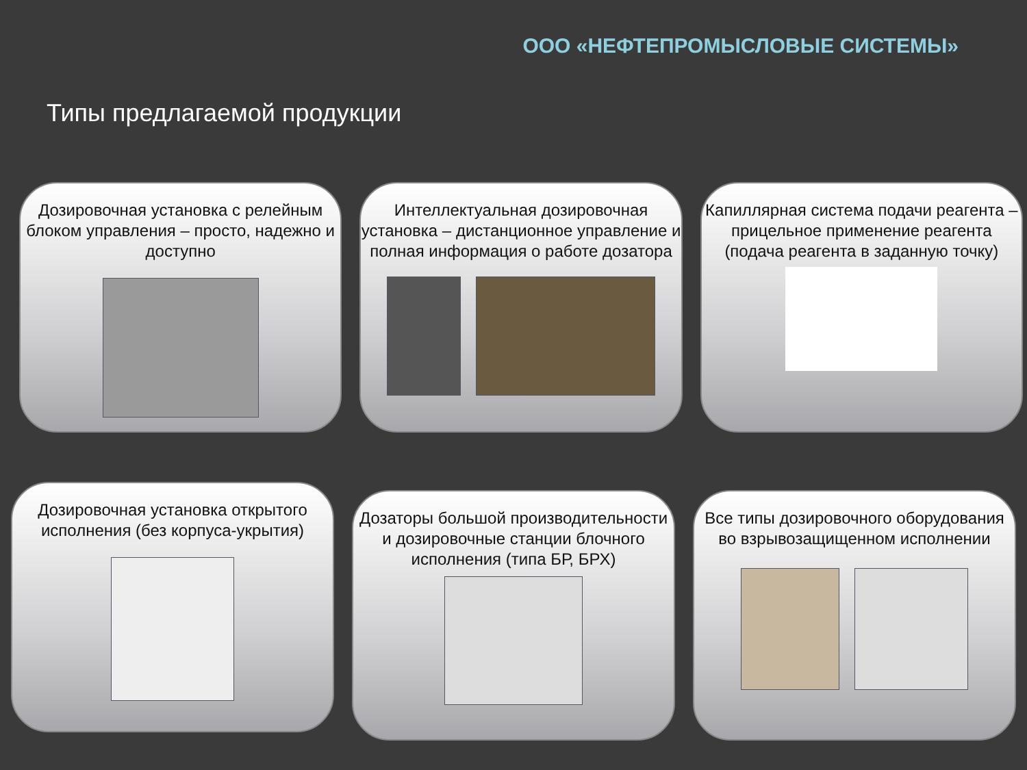ООО «НЕФТЕПРОМЫСЛОВЫЕ СИСТЕМЫ»
Типы предлагаемой продукции
Дозировочная установка с релейным блоком управления – просто, надежно и доступно
Интеллектуальная дозировочная установка – дистанционное управление и полная информация о работе дозатора
Капиллярная система подачи реагента – прицельное применение реагента (подача реагента в заданную точку)
Дозировочная установка открытого исполнения (без корпуса-укрытия)
Дозаторы большой производительности и дозировочные станции блочного исполнения (типа БР, БРХ)
Все типы дозировочного оборудования во взрывозащищенном исполнении